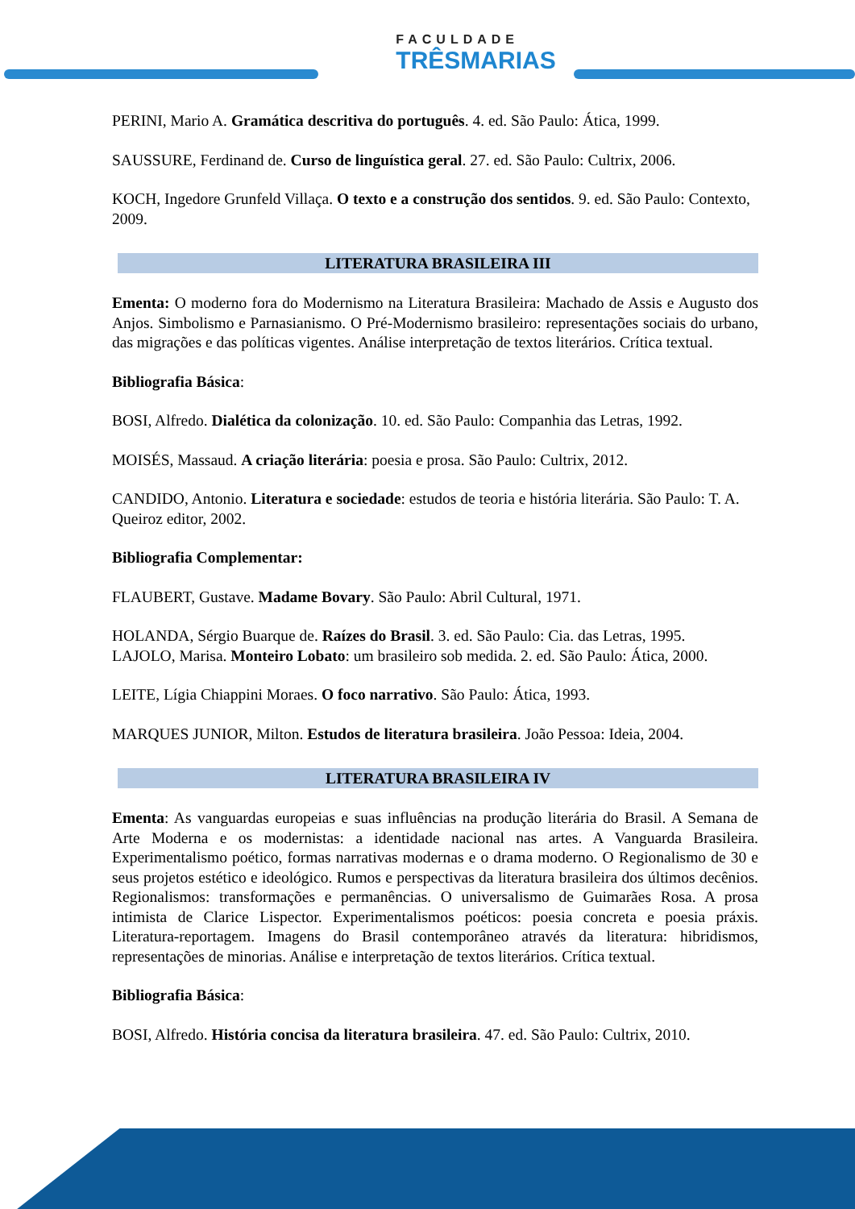FACULDADE
TRÊSMARIAS
PERINI, Mario A. Gramática descritiva do português. 4. ed. São Paulo: Ática, 1999.
SAUSSURE, Ferdinand de. Curso de linguística geral. 27. ed. São Paulo: Cultrix, 2006.
KOCH, Ingedore Grunfeld Villaça. O texto e a construção dos sentidos. 9. ed. São Paulo: Contexto, 2009.
LITERATURA BRASILEIRA III
Ementa: O moderno fora do Modernismo na Literatura Brasileira: Machado de Assis e Augusto dos Anjos. Simbolismo e Parnasianismo. O Pré-Modernismo brasileiro: representações sociais do urbano, das migrações e das políticas vigentes. Análise interpretação de textos literários. Crítica textual.
Bibliografia Básica:
BOSI, Alfredo. Dialética da colonização. 10. ed. São Paulo: Companhia das Letras, 1992.
MOISÉS, Massaud. A criação literária: poesia e prosa. São Paulo: Cultrix, 2012.
CANDIDO, Antonio. Literatura e sociedade: estudos de teoria e história literária. São Paulo: T. A. Queiroz editor, 2002.
Bibliografia Complementar:
FLAUBERT, Gustave. Madame Bovary. São Paulo: Abril Cultural, 1971.
HOLANDA, Sérgio Buarque de. Raízes do Brasil. 3. ed. São Paulo: Cia. das Letras, 1995.
LAJOLO, Marisa. Monteiro Lobato: um brasileiro sob medida. 2. ed. São Paulo: Ática, 2000.
LEITE, Lígia Chiappini Moraes. O foco narrativo. São Paulo: Ática, 1993.
MARQUES JUNIOR, Milton. Estudos de literatura brasileira. João Pessoa: Ideia, 2004.
LITERATURA BRASILEIRA IV
Ementa: As vanguardas europeias e suas influências na produção literária do Brasil. A Semana de Arte Moderna e os modernistas: a identidade nacional nas artes. A Vanguarda Brasileira. Experimentalismo poético, formas narrativas modernas e o drama moderno. O Regionalismo de 30 e seus projetos estético e ideológico. Rumos e perspectivas da literatura brasileira dos últimos decênios. Regionalismos: transformações e permanências. O universalismo de Guimarães Rosa. A prosa intimista de Clarice Lispector. Experimentalismos poéticos: poesia concreta e poesia práxis. Literatura-reportagem. Imagens do Brasil contemporâneo através da literatura: hibridismos, representações de minorias. Análise e interpretação de textos literários. Crítica textual.
Bibliografia Básica:
BOSI, Alfredo. História concisa da literatura brasileira. 47. ed. São Paulo: Cultrix, 2010.